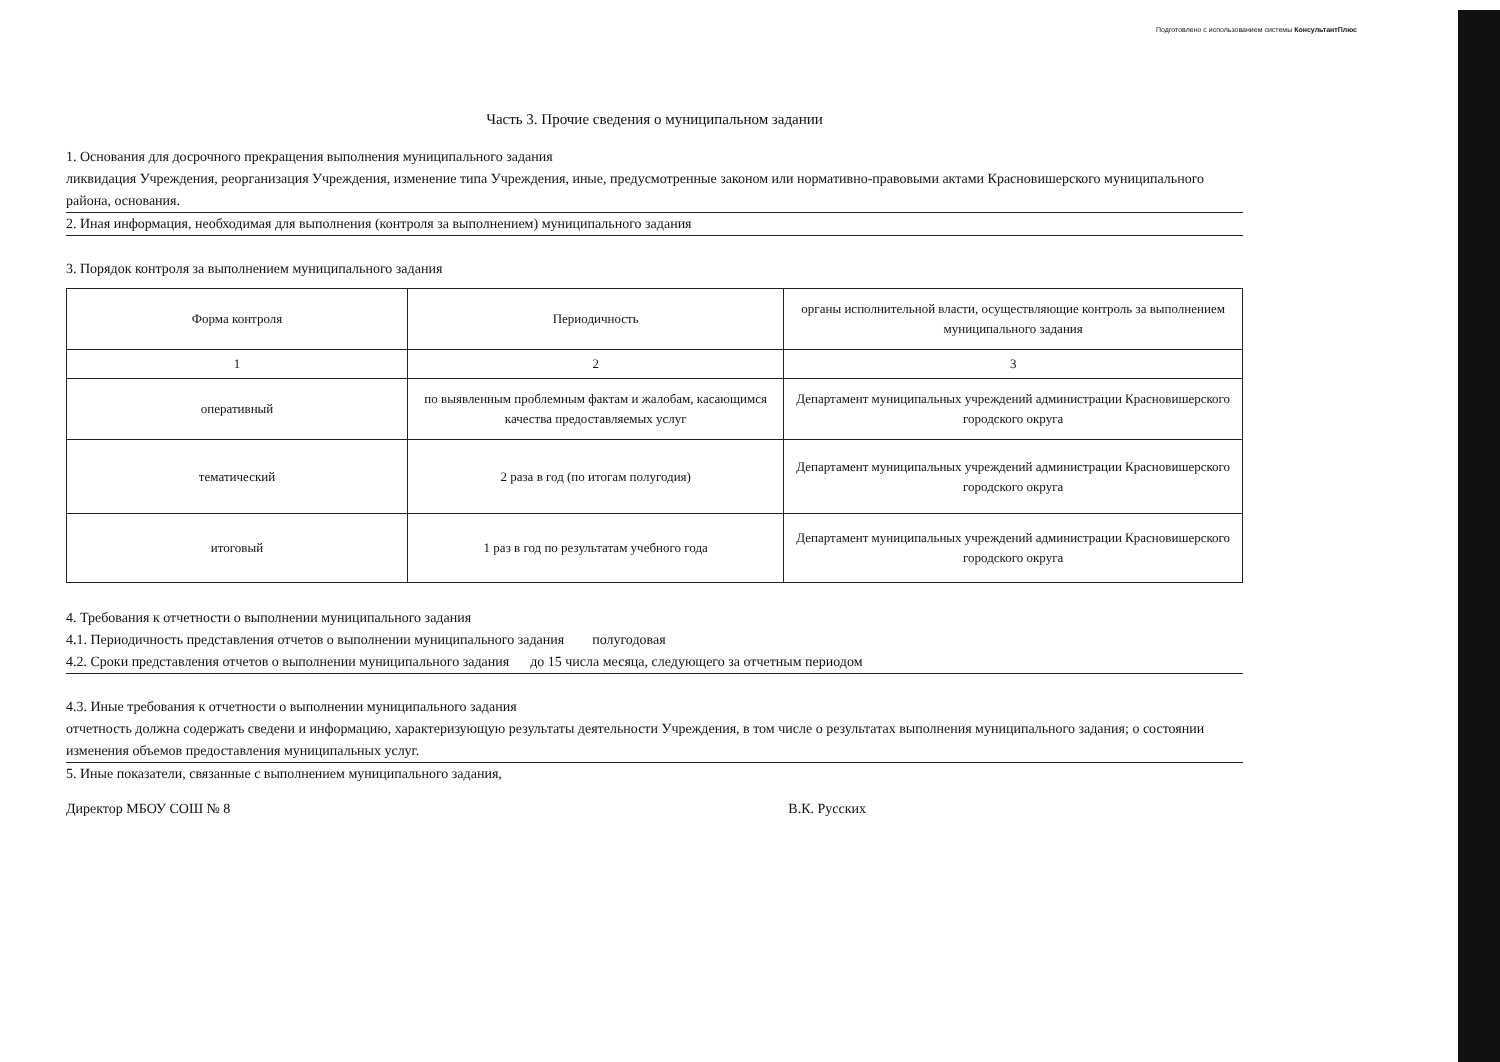Подготовлено с использованием системы КонсультантПлюс
Часть 3. Прочие сведения о муниципальном задании
1. Основания для досрочного прекращения выполнения муниципального задания
ликвидация Учреждения, реорганизация Учреждения, изменение типа Учреждения, иные, предусмотренные законом или нормативно-правовыми актами Красновишерского муниципального района, основания.
2. Иная информация, необходимая для выполнения (контроля за выполнением) муниципального задания
3. Порядок контроля за выполнением муниципального задания
| Форма контроля | Периодичность | органы исполнительной власти, осуществляющие контроль за выполнением муниципального задания |
| --- | --- | --- |
| 1 | 2 | 3 |
| оперативный | по выявленным проблемным фактам и жалобам, касающимся качества предоставляемых услуг | Департамент муниципальных учреждений администрации Красновишерского городского округа |
| тематический | 2 раза в год (по итогам полугодия) | Департамент муниципальных учреждений администрации Красновишерского городского округа |
| итоговый | 1 раз в год по результатам учебного года | Департамент муниципальных учреждений администрации Красновишерского городского округа |
4. Требования к отчетности о выполнении муниципального задания
4.1. Периодичность представления отчетов о выполнении муниципального задания полугодовая
4.2. Сроки представления отчетов о выполнении муниципального задания до 15 числа месяца, следующего за отчетным периодом
4.3. Иные требования к отчетности о выполнении муниципального задания
отчетность должна содержать сведени и информацию, характеризующую результаты деятельности Учреждения, в том числе о результатах выполнения муниципального задания; о состоянии изменения объемов предоставления муниципальных услуг.
5. Иные показатели, связанные с выполнением муниципального задания,
Директор МБОУ СОШ № 8 В.К. Русских